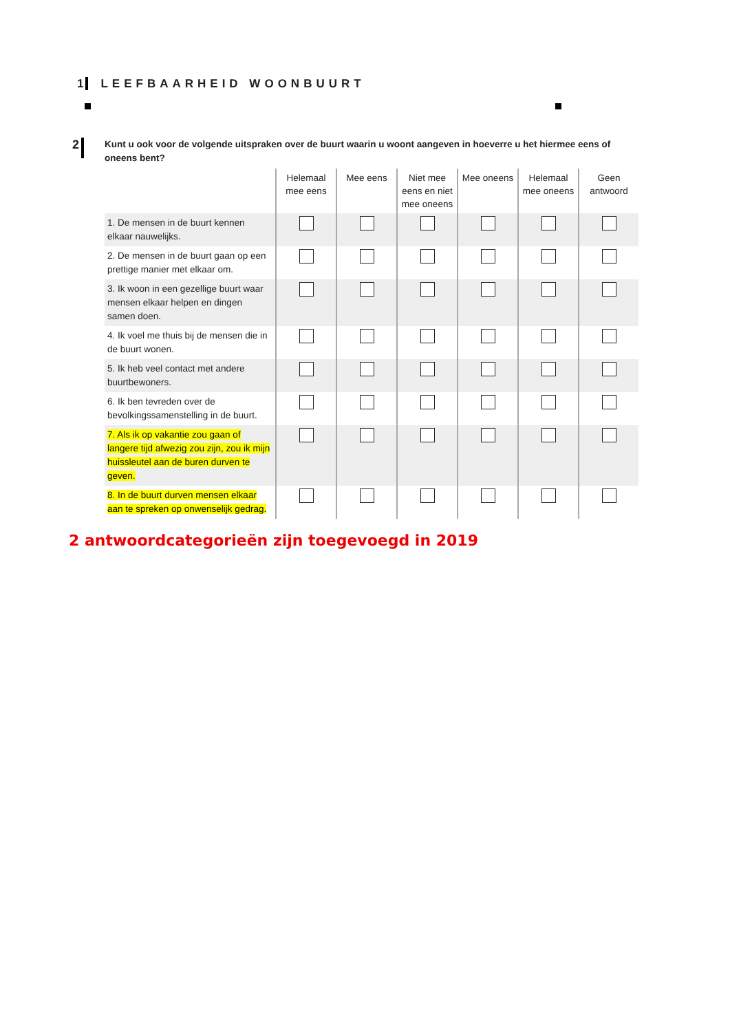1 LEEFBAARHEID WOONBUURT
2 Kunt u ook voor de volgende uitspraken over de buurt waarin u woont aangeven in hoeverre u het hiermee eens of oneens bent?
| | Helemaal mee eens | Mee eens | Niet mee eens en niet mee oneens | Mee oneens | Helemaal mee oneens | Geen antwoord |
| --- | --- | --- | --- | --- | --- | --- |
| 1. De mensen in de buurt kennen elkaar nauwelijks. | | | | | | |
| 2. De mensen in de buurt gaan op een prettige manier met elkaar om. | | | | | | |
| 3. Ik woon in een gezellige buurt waar mensen elkaar helpen en dingen samen doen. | | | | | | |
| 4. Ik voel me thuis bij de mensen die in de buurt wonen. | | | | | | |
| 5. Ik heb veel contact met andere buurtbewoners. | | | | | | |
| 6. Ik ben tevreden over de bevolkingssamenstelling in de buurt. | | | | | | |
| 7. Als ik op vakantie zou gaan of langere tijd afwezig zou zijn, zou ik mijn huissleutel aan de buren durven te geven. | | | | | | |
| 8. In de buurt durven mensen elkaar aan te spreken op onwenselijk gedrag. | | | | | | |
2 antwoordcategorieën zijn toegevoegd in 2019